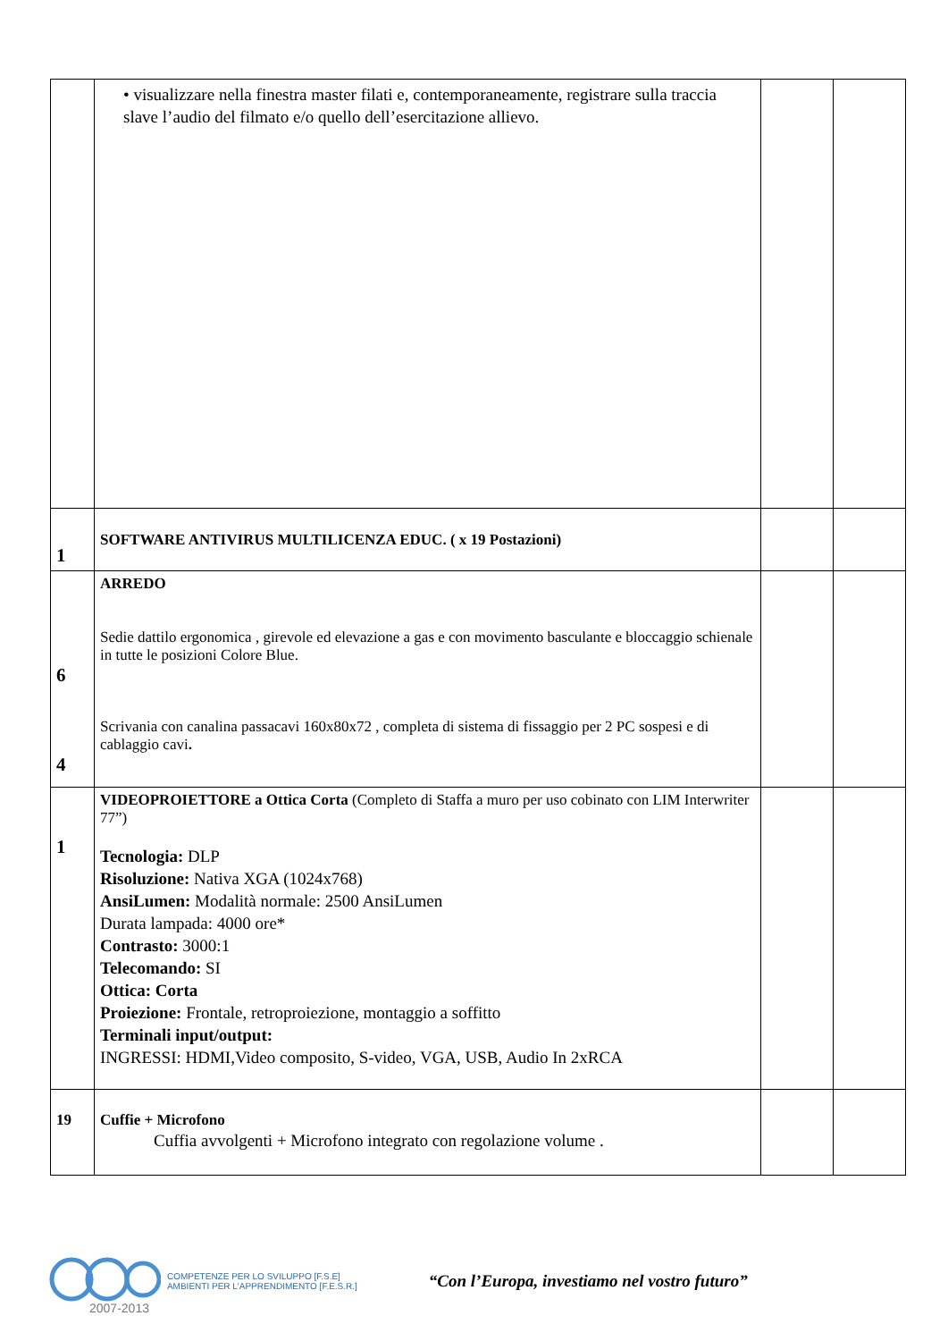| | • visualizzare nella finestra master filati e, contemporaneamente, registrare sulla traccia slave l’audio del filmato e/o quello dell’esercitazione allievo. | | |
| 1 | SOFTWARE ANTIVIRUS MULTILICENZA EDUC. ( x 19 Postazioni) | | |
| 6 4 | ARREDO Sedie dattilo ergonomica , girevole ed elevazione a gas e con movimento basculante e bloccaggio schienale in tutte le posizioni Colore Blue. Scrivania con canalina passacavi 160x80x72 , completa di sistema di fissaggio per 2 PC sospesi e di cablaggio cavi . | | |
| 1 | VIDEOPROIETTORE a Ottica Corta (Completo di Staffa a muro per uso cobinato con LIM Interwriter 77”) Tecnologia: DLP Risoluzione: Nativa XGA (1024x768) AnsiLumen: Modalità normale: 2500 AnsiLumen Durata lampada: 4000 ore* Contrasto: 3000:1 Telecomando: SI Ottica: Corta Proiezione: Frontale, retroproiezione, montaggio a soffitto Terminali input/output: INGRESSI: HDMI,Video composito, S-video, VGA, USB, Audio In 2xRCA | | |
| 19 | Cuffie + Microfono Cuffia avvolgenti + Microfono integrato con regolazione volume . | | |
2007-2013
COMPETENZE PER LO SVILUPPO [F.S.E]
AMBIENTI PER L'APPRENDIMENTO [F.E.S.R.]
“Con l’Europa, investiamo nel vostro futuro”